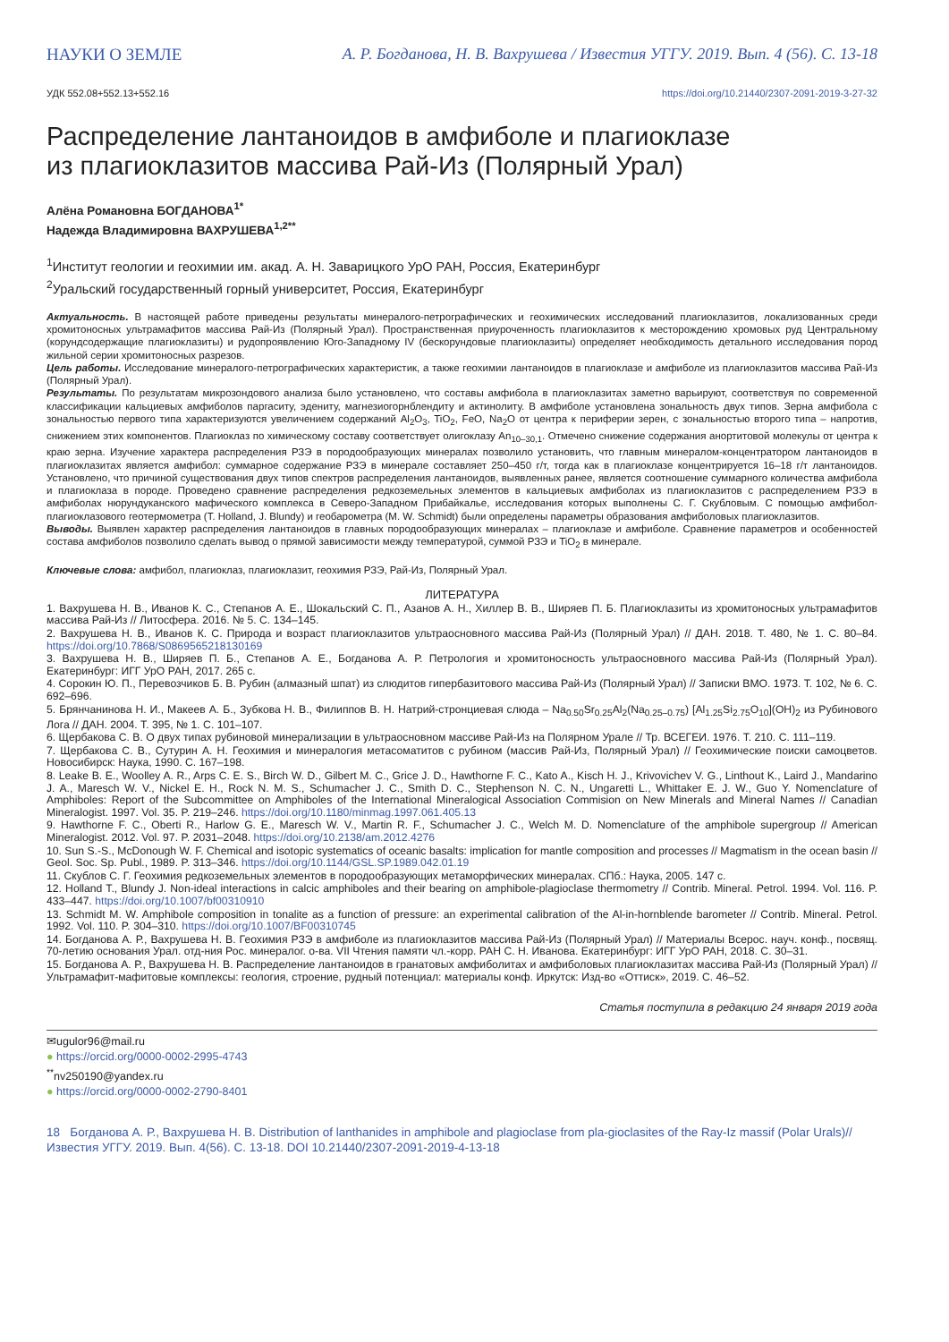НАУКИ О ЗЕМЛЕ А. Р. Богданова, Н. В. Вахрушева / Известия УГГУ. 2019. Вып. 4 (56). С. 13-18
УДК 552.08+552.13+552.16 https://doi.org/10.21440/2307-2091-2019-3-27-32
Распределение лантаноидов в амфиболе и плагиоклазе
из плагиоклазитов массива Рай-Из (Полярный Урал)
Алёна Романовна БОГДАНОВА<sup>1*</sup>
Надежда Владимировна ВАХРУШЕВА<sup>1,2**</sup>
<sup>1</sup> Институт геологии и геохимии им. акад. А. Н. Заварицкого УрО РАН, Россия, Екатеринбург
<sup>2</sup> Уральский государственный горный университет, Россия, Екатеринбург
Актуальность. В настоящей работе приведены результаты минералого-петрографических и геохимических исследований плагиоклазитов, локализованных среди хромитоносных ультрамафитов массива Рай-Из (Полярный Урал). Пространственная приуроченность плагиоклазитов к месторождению хромовых руд Центральному (корундсодержащие плагиоклазиты) и рудопроявлению Юго-Западному IV (бескорундовые плагиоклазиты) определяет необходимость детального исследования пород жильной серии хромитоносных разрезов.
Цель работы. Исследование минералого-петрографических характеристик, а также геохимии лантаноидов в плагиоклазе и амфиболе из плагиоклазитов массива Рай-Из (Полярный Урал).
Результаты. По результатам микрозондового анализа было установлено, что составы амфибола в плагиоклазитах заметно варьируют, соответствуя по современной классификации кальциевых амфиболов паргаситу, эдениту, магнезиогорнблендиту и актинолиту. В амфиболе установлена зональность двух типов. Зерна амфибола с зональностью первого типа характеризуются увеличением содержаний Al<sub>2</sub>O<sub>3</sub>, TiO<sub>2</sub>, FeO, Na<sub>2</sub>O от центра к периферии зерен, с зональностью второго типа – напротив, снижением этих компонентов. Плагиоклаз по химическому составу соответствует олигоклазу An<sub>10–30,1</sub>. Отмечено снижение содержания анортитовой молекулы от центра к краю зерна. Изучение характера распределения РЗЭ в породообразующих минералах позволило установить, что главным минералом-концентратором лантаноидов в плагиоклазитах является амфибол: суммарное содержание РЗЭ в минерале составляет 250–450 г/т, тогда как в плагиоклазе концентрируется 16–18 г/т лантаноидов. Установлено, что причиной существования двух типов спектров распределения лантаноидов, выявленных ранее, является соотношение суммарного количества амфибола и плагиоклаза в породе. Проведено сравнение распределения редкоземельных элементов в кальциевых амфиболах из плагиоклазитов с распределением РЗЭ в амфиболах нюрундуканского мафического комплекса в Северо-Западном Прибайкалье, исследования которых выполнены С. Г. Скубловым. С помощью амфибол-плагиоклазового геотермометра (T. Holland, J. Blundy) и геобарометра (M. W. Schmidt) были определены параметры образования амфиболовых плагиоклазитов.
Выводы. Выявлен характер распределения лантаноидов в главных породообразующих минералах – плагиоклазе и амфиболе. Сравнение параметров и особенностей состава амфиболов позволило сделать вывод о прямой зависимости между температурой, суммой РЗЭ и TiO<sub>2</sub> в минерале.
Ключевые слова: амфибол, плагиоклаз, плагиоклазит, геохимия РЗЭ, Рай-Из, Полярный Урал.
ЛИТЕРАТУРА
1. Вахрушева Н. В., Иванов К. С., Степанов А. Е., Шокальский С. П., Азанов А. Н., Хиллер В. В., Ширяев П. Б. Плагиоклазиты из хромитоносных ультрамафитов массива Рай-Из // Литосфера. 2016. № 5. С. 134–145.
2. Вахрушева Н. В., Иванов К. С. Природа и возраст плагиоклазитов ультраосновного массива Рай-Из (Полярный Урал) // ДАН. 2018. Т. 480, № 1. С. 80–84. https://doi.org/10.7868/S0869565218130169
3. Вахрушева Н. В., Ширяев П. Б., Степанов А. Е., Богданова А. Р. Петрология и хромитоносность ультраосновного массива Рай-Из (Полярный Урал). Екатеринбург: ИГГ УрО РАН, 2017. 265 с.
4. Сорокин Ю. П., Перевозчиков Б. В. Рубин (алмазный шпат) из слюдитов гипербазитового массива Рай-Из (Полярный Урал) // Записки ВМО. 1973. Т. 102, № 6. С. 692–696.
5. Брянчанинова Н. И., Макеев А. Б., Зубкова Н. В., Филиппов В. Н. Натрий-стронциевая слюда – Na<sub>0.50</sub>Sr<sub>0.25</sub>Al<sub>2</sub>(Na<sub>0.25–0.75</sub>) [Al<sub>1.25</sub>Si<sub>2.75</sub>O<sub>10</sub>](OH)<sub>2</sub> из Рубинового Лога // ДАН. 2004. Т. 395, № 1. С. 101–107.
6. Щербакова С. В. О двух типах рубиновой минерализации в ультраосновном массиве Рай-Из на Полярном Урале // Тр. ВСЕГЕИ. 1976. Т. 210. С. 111–119.
7. Щербакова С. В., Сутурин А. Н. Геохимия и минералогия метасоматитов с рубином (массив Рай-Из, Полярный Урал) // Геохимические поиски самоцветов. Новосибирск: Наука, 1990. С. 167–198.
8. Leake B. E., Woolley A. R., Arps C. E. S., Birch W. D., Gilbert M. C., Grice J. D., Hawthorne F. C., Kato A., Kisch H. J., Krivovichev V. G., Linthout K., Laird J., Mandarino J. A., Maresch W. V., Nickel E. H., Rock N. M. S., Schumacher J. C., Smith D. C., Stephenson N. C. N., Ungaretti L., Whittaker E. J. W., Guo Y. Nomenclature of Amphiboles: Report of the Subcommittee on Amphiboles of the International Mineralogical Association Commision on New Minerals and Mineral Names // Canadian Mineralogist. 1997. Vol. 35. P. 219–246. https://doi.org/10.1180/minmag.1997.061.405.13
9. Hawthorne F. C., Oberti R., Harlow G. E., Maresch W. V., Martin R. F., Schumacher J. C., Welch M. D. Nomenclature of the amphibole supergroup // American Mineralogist. 2012. Vol. 97. P. 2031–2048. https://doi.org/10.2138/am.2012.4276
10. Sun S.-S., McDonough W. F. Chemical and isotopic systematics of oceanic basalts: implication for mantle composition and processes // Magmatism in the ocean basin // Geol. Soc. Sp. Publ., 1989. P. 313–346. https://doi.org/10.1144/GSL.SP.1989.042.01.19
11. Скублов С. Г. Геохимия редкоземельных элементов в породообразующих метаморфических минералах. СПб.: Наука, 2005. 147 с.
12. Holland T., Blundy J. Non-ideal interactions in calcic amphiboles and their bearing on amphibole-plagioclase thermometry // Contrib. Mineral. Petrol. 1994. Vol. 116. P. 433–447. https://doi.org/10.1007/bf00310910
13. Schmidt M. W. Amphibole composition in tonalite as a function of pressure: an experimental calibration of the Al-in-hornblende barometer // Contrib. Mineral. Petrol. 1992. Vol. 110. P. 304–310. https://doi.org/10.1007/BF00310745
14. Богданова А. Р., Вахрушева Н. В. Геохимия РЗЭ в амфиболе из плагиоклазитов массива Рай-Из (Полярный Урал) // Материалы Всерос. науч. конф., посвящ. 70-летию основания Урал. отд-ния Рос. минералог. о-ва. VII Чтения памяти чл.-корр. РАН С. Н. Иванова. Екатеринбург: ИГГ УрО РАН, 2018. С. 30–31.
15. Богданова А. Р., Вахрушева Н. В. Распределение лантаноидов в гранатовых амфиболитах и амфиболовых плагиоклазитах массива Рай-Из (Полярный Урал) // Ультрамафит-мафитовые комплексы: геология, строение, рудный потенциал: материалы конф. Иркутск: Изд-во «Оттиск», 2019. С. 46–52.
Статья поступила в редакцию 24 января 2019 года
✉ugulor96@mail.ru
● https://orcid.org/0000-0002-2995-4743
<sup>**</sup> nv250190@yandex.ru
● https://orcid.org/0000-0002-2790-8401
18 Богданова А. Р., Вахрушева Н. В. Distribution of lanthanides in amphibole and plagioclase from pla-gioclasites of the Ray-Iz massif (Polar Urals)//Известия УГГУ. 2019. Вып. 4(56). С. 13-18. DOI 10.21440/2307-2091-2019-4-13-18